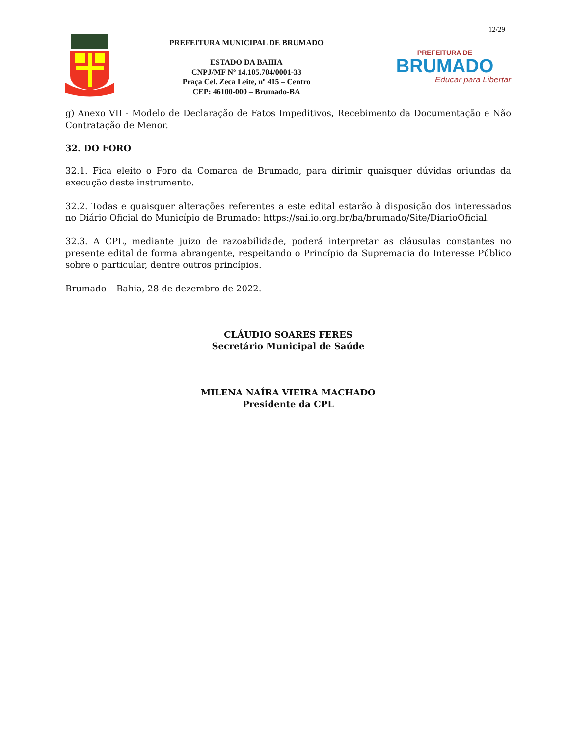12/29
PREFEITURA MUNICIPAL DE BRUMADO
ESTADO DA BAHIA
CNPJ/MF Nº 14.105.704/0001-33
Praça Cel. Zeca Leite, nº 415 – Centro
CEP: 46100-000 – Brumado-BA
PREFEITURA DE
BRUMADO
Educar para Libertar
g) Anexo VII - Modelo de Declaração de Fatos Impeditivos, Recebimento da Documentação e Não Contratação de Menor.
32. DO FORO
32.1. Fica eleito o Foro da Comarca de Brumado, para dirimir quaisquer dúvidas oriundas da execução deste instrumento.
32.2. Todas e quaisquer alterações referentes a este edital estarão à disposição dos interessados no Diário Oficial do Município de Brumado: https://sai.io.org.br/ba/brumado/Site/DiarioOficial.
32.3. A CPL, mediante juízo de razoabilidade, poderá interpretar as cláusulas constantes no presente edital de forma abrangente, respeitando o Princípio da Supremacia do Interesse Público sobre o particular, dentre outros princípios.
Brumado – Bahia, 28 de dezembro de 2022.
CLÁUDIO SOARES FERES
Secretário Municipal de Saúde
MILENA NAÍRA VIEIRA MACHADO
Presidente da CPL